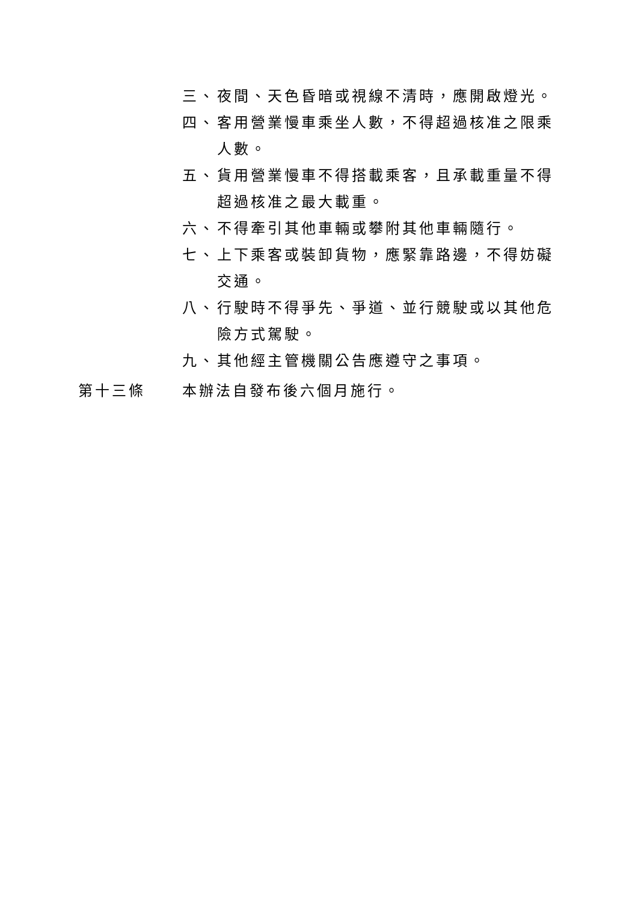三、 夜間、天色昏暗或視線不清時，應開啟燈光。
四、 客用營業慢車乘坐人數，不得超過核准之限乘人數。
五、 貨用營業慢車不得搭載乘客，且承載重量不得超過核准之最大載重。
六、 不得牽引其他車輛或攀附其他車輛隨行。
七、 上下乘客或裝卸貨物，應緊靠路邊，不得妨礙交通。
八、 行駛時不得爭先、爭道、並行競駛或以其他危險方式駕駛。
九、 其他經主管機關公告應遵守之事項。
第十三條 本辦法自發布後六個月施行。